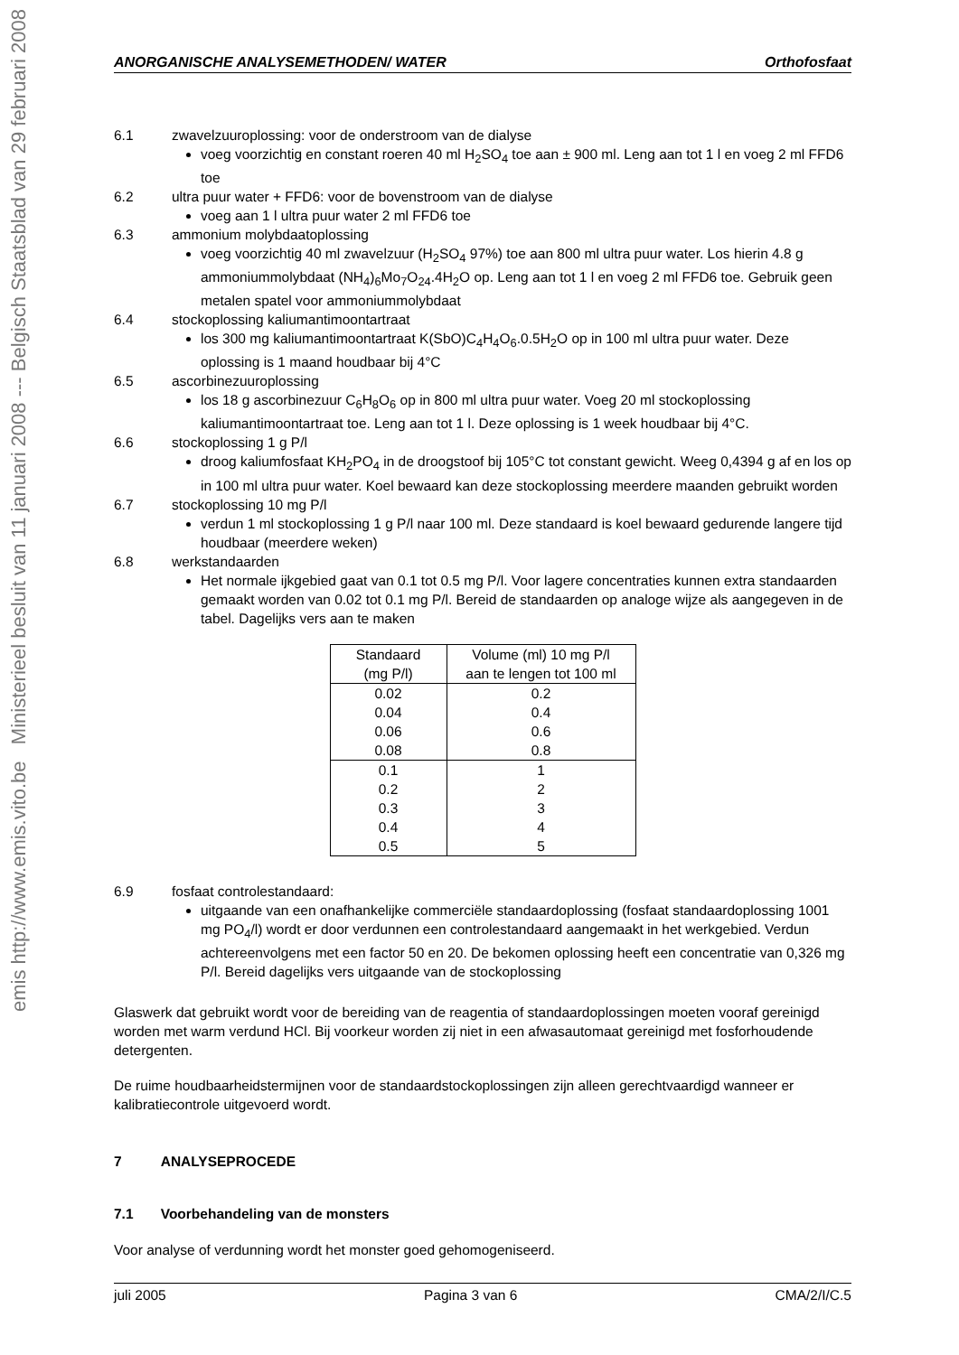emis http://www.emis.vito.be Ministerieel besluit van 11 januari 2008 --- Belgisch Staatsblad van 29 februari 2008
ANORGANISCHE ANALYSEMETHODEN/ WATER Orthofosfaat
6.1 zwavelzuuroplossing: voor de onderstroom van de dialyse
voeg voorzichtig en constant roeren 40 ml H<sub>2</sub>SO<sub>4</sub> toe aan ± 900 ml. Leng aan tot 1 l en voeg 2 ml FFD6 toe
6.2 ultra puur water + FFD6: voor de bovenstroom van de dialyse
voeg aan 1 l ultra puur water 2 ml FFD6 toe
6.3 ammonium molybdaatoplossing
voeg voorzichtig 40 ml zwavelzuur (H<sub>2</sub>SO<sub>4</sub> 97%) toe aan 800 ml ultra puur water. Los hierin 4.8 g ammoniummolybdaat (NH<sub>4</sub>)<sub>6</sub>Mo<sub>7</sub>O<sub>24</sub>.4H<sub>2</sub>O op. Leng aan tot 1 l en voeg 2 ml FFD6 toe. Gebruik geen metalen spatel voor ammoniummolybdaat
6.4 stockoplossing kaliumantimoontartraat
los 300 mg kaliumantimoontartraat K(SbO)C<sub>4</sub>H<sub>4</sub>O<sub>6</sub>.0.5H<sub>2</sub>O op in 100 ml ultra puur water. Deze oplossing is 1 maand houdbaar bij 4°C
6.5 ascorbinezuuroplossing
los 18 g ascorbinezuur C<sub>6</sub>H<sub>8</sub>O<sub>6</sub> op in 800 ml ultra puur water. Voeg 20 ml stockoplossing kaliumantimoontartraat toe. Leng aan tot 1 l. Deze oplossing is 1 week houdbaar bij 4°C.
6.6 stockoplossing 1 g P/l
droog kaliumfosfaat KH<sub>2</sub>PO<sub>4</sub> in de droogstoof bij 105°C tot constant gewicht. Weeg 0,4394 g af en los op in 100 ml ultra puur water. Koel bewaard kan deze stockoplossing meerdere maanden gebruikt worden
6.7 stockoplossing 10 mg P/l
verdun 1 ml stockoplossing 1 g P/l naar 100 ml. Deze standaard is koel bewaard gedurende langere tijd houdbaar (meerdere weken)
6.8 werkstandaarden
Het normale ijkgebied gaat van 0.1 tot 0.5 mg P/l. Voor lagere concentraties kunnen extra standaarden gemaakt worden van 0.02 tot 0.1 mg P/l. Bereid de standaarden op analoge wijze als aangegeven in de tabel. Dagelijks vers aan te maken
| Standaard (mg P/l) | Volume (ml) 10 mg P/l aan te lengen tot 100 ml |
| --- | --- |
| 0.02 | 0.2 |
| 0.04 | 0.4 |
| 0.06 | 0.6 |
| 0.08 | 0.8 |
| 0.1 | 1 |
| 0.2 | 2 |
| 0.3 | 3 |
| 0.4 | 4 |
| 0.5 | 5 |
6.9 fosfaat controlestandaard:
uitgaande van een onafhankelijke commerciële standaardoplossing (fosfaat standaardoplossing 1001 mg PO<sub>4</sub>/l) wordt er door verdunnen een controlestandaard aangemaakt in het werkgebied. Verdun achtereenvolgens met een factor 50 en 20. De bekomen oplossing heeft een concentratie van 0,326 mg P/l. Bereid dagelijks vers uitgaande van de stockoplossing
Glaswerk dat gebruikt wordt voor de bereiding van de reagentia of standaardoplossingen moeten vooraf gereinigd worden met warm verdund HCl. Bij voorkeur worden zij niet in een afwasautomaat gereinigd met fosforhoudende detergenten.
De ruime houdbaarheidstermijnen voor de standaardstockoplossingen zijn alleen gerechtvaardigd wanneer er kalibratiecontrole uitgevoerd wordt.
7 ANALYSEPROCEDE
7.1 Voorbehandeling van de monsters
Voor analyse of verdunning wordt het monster goed gehomogeniseerd.
juli 2005 Pagina 3 van 6 CMA/2/I/C.5